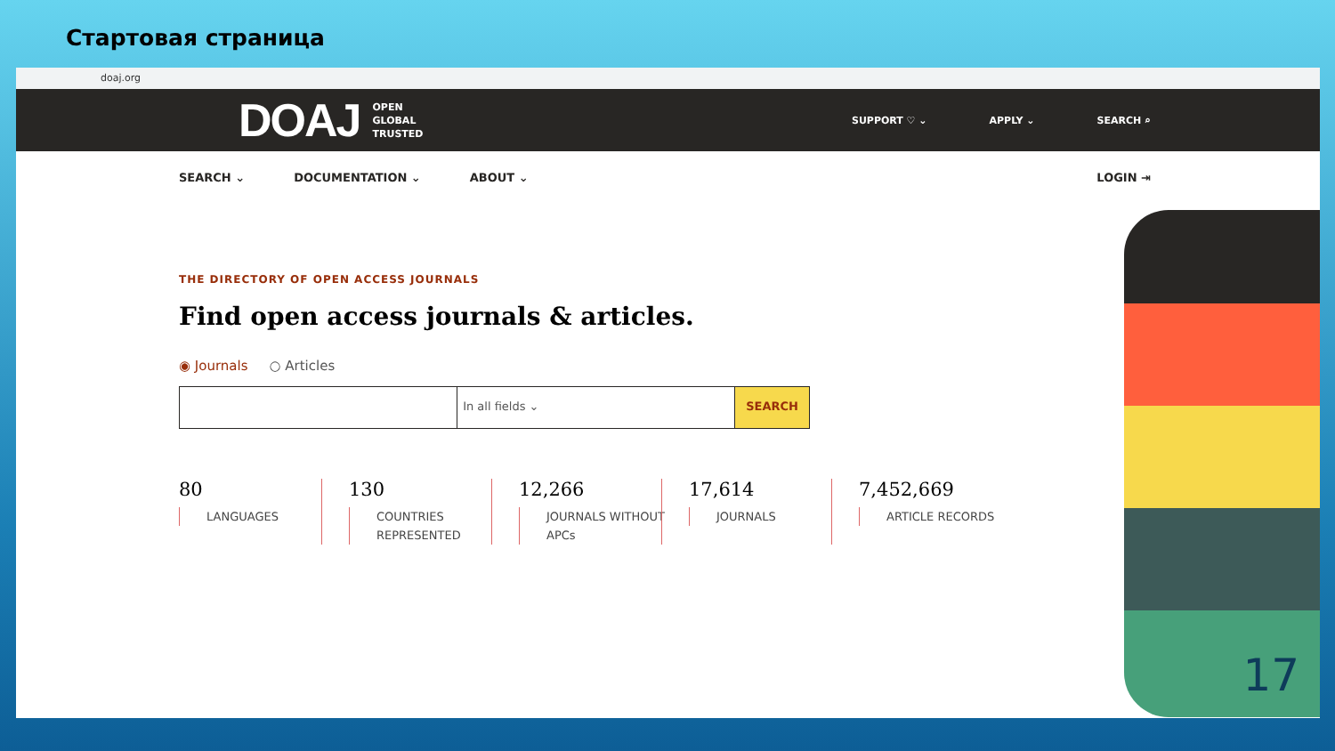Стартовая страница
doaj.org
DOAJ
OPEN
GLOBAL
TRUSTED
SUPPORT ♡ ⌄ APPLY ⌄ SEARCH ⌕
SEARCH ⌄ DOCUMENTATION ⌄ ABOUT ⌄ LOGIN ⇥
THE DIRECTORY OF OPEN ACCESS JOURNALS
Find open access journals & articles.
◉ Journals ○ Articles
In all fields ⌄ SEARCH
80
LANGUAGES
130
COUNTRIES REPRESENTED
12,266
JOURNALS WITHOUT APCs
17,614
JOURNALS
7,452,669
ARTICLE RECORDS
17